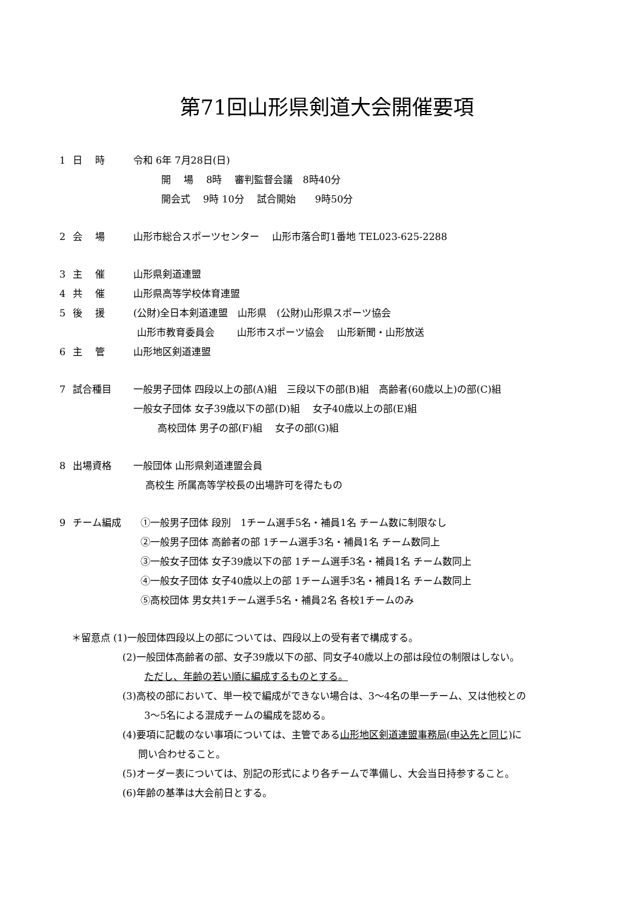第71回山形県剣道大会開催要項
1 日　 時 令和 6年 7月28日(日)
開　 場　 8時　 審判監督会議　8時40分
開会式　 9時 10分　 試合開始　　9時50分
2 会　 場 山形市総合スポーツセンター　 山形市落合町1番地 TEL023-625-2288
3 主　 催 山形県剣道連盟
4 共　 催 山形県高等学校体育連盟
5 後　 援 (公財)全日本剣道連盟　山形県　(公財)山形県スポーツ協会
山形市教育委員会　　 山形市スポーツ協会　 山形新聞・山形放送
6 主　 管 山形地区剣道連盟
7 試合種目 一般男子団体 四段以上の部(A)組　三段以下の部(B)組　高齢者(60歳以上)の部(C)組
一般女子団体 女子39歳以下の部(D)組　 女子40歳以上の部(E)組
高校団体 男子の部(F)組　 女子の部(G)組
8 出場資格 一般団体 山形県剣道連盟会員
高校生 所属高等学校長の出場許可を得たもの
9 チーム編成 ①一般男子団体 段別　1チーム選手5名・補員1名 チーム数に制限なし
②一般男子団体 高齢者の部 1チーム選手3名・補員1名 チーム数同上
③一般女子団体 女子39歳以下の部 1チーム選手3名・補員1名 チーム数同上
④一般女子団体 女子40歳以上の部 1チーム選手3名・補員1名 チーム数同上
⑤高校団体 男女共1チーム選手5名・補員2名 各校1チームのみ
＊留意点 (1)一般団体四段以上の部については、四段以上の受有者で構成する。
(2)一般団体高齢者の部、女子39歳以下の部、同女子40歳以上の部は段位の制限はしない。
ただし、年齢の若い順に編成するものとする。
(3)高校の部において、単一校で編成ができない場合は、3～4名の単一チーム、又は他校との
3～5名による混成チームの編成を認める。
(4)要項に記載のない事項については、主管である山形地区剣道連盟事務局(申込先と同じ) に
問い合わせること。
(5)オーダー表については、別記の形式により各チームで準備し、大会当日持参すること。
(6)年齢の基準は大会前日とする。